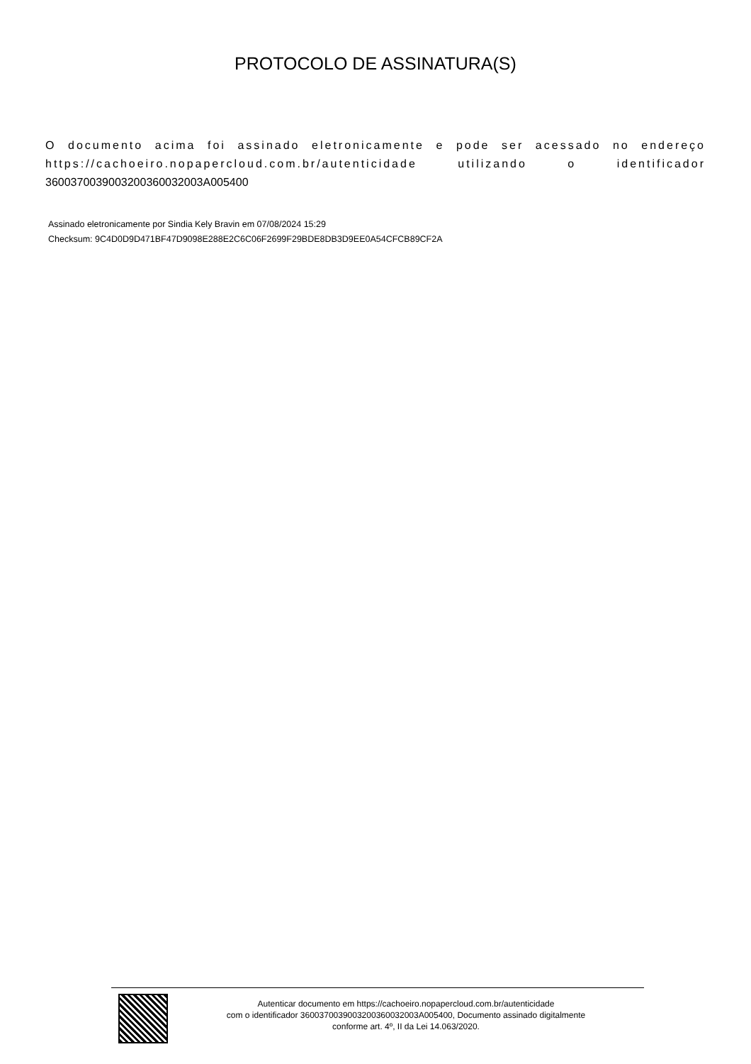PROTOCOLO DE ASSINATURA(S)
O documento acima foi assinado eletronicamente e pode ser acessado no endereço https://cachoeiro.nopapercloud.com.br/autenticidade utilizando o identificador 360037003900320036003200​3A005400
Assinado eletronicamente por Sindia Kely Bravin em 07/08/2024 15:29
Checksum: 9C4D0D9D471BF47D9098E288E2C6C06F2699F29BDE8DB3D9EE0A54CFCB89CF2A
Autenticar documento em https://cachoeiro.nopapercloud.com.br/autenticidade
com o identificador 3600370039003200360032003A005400, Documento assinado digitalmente
conforme art. 4º, II da Lei 14.063/2020.